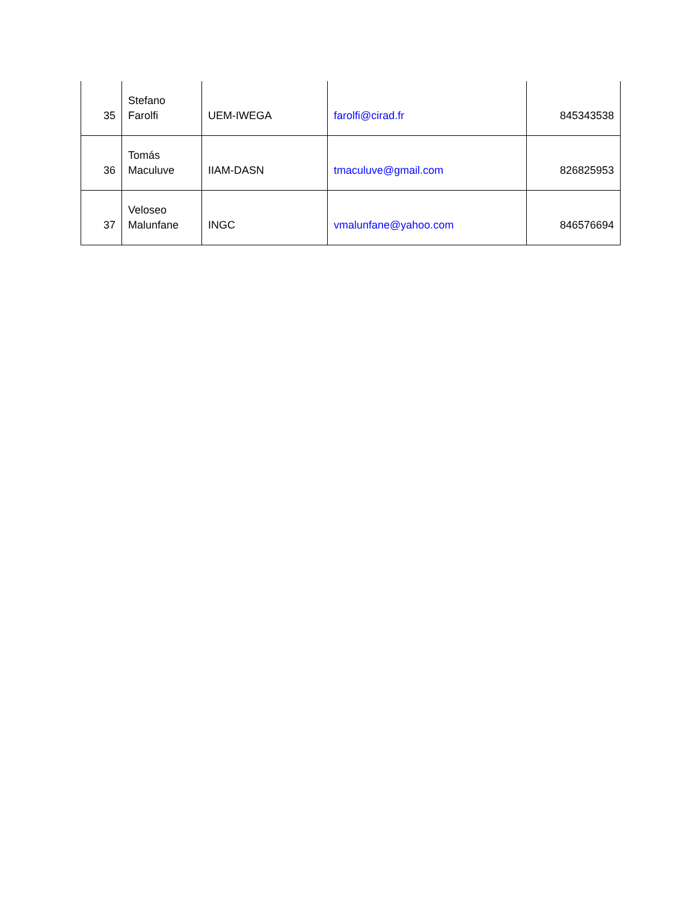| 35 | Stefano Farolfi | UEM-IWEGA | farolfi@cirad.fr | 845343538 |
| 36 | Tomás Maculuve | IIAM-DASN | tmaculuve@gmail.com | 826825953 |
| 37 | Veloseo Malunfane | INGC | vmalunfane@yahoo.com | 846576694 |